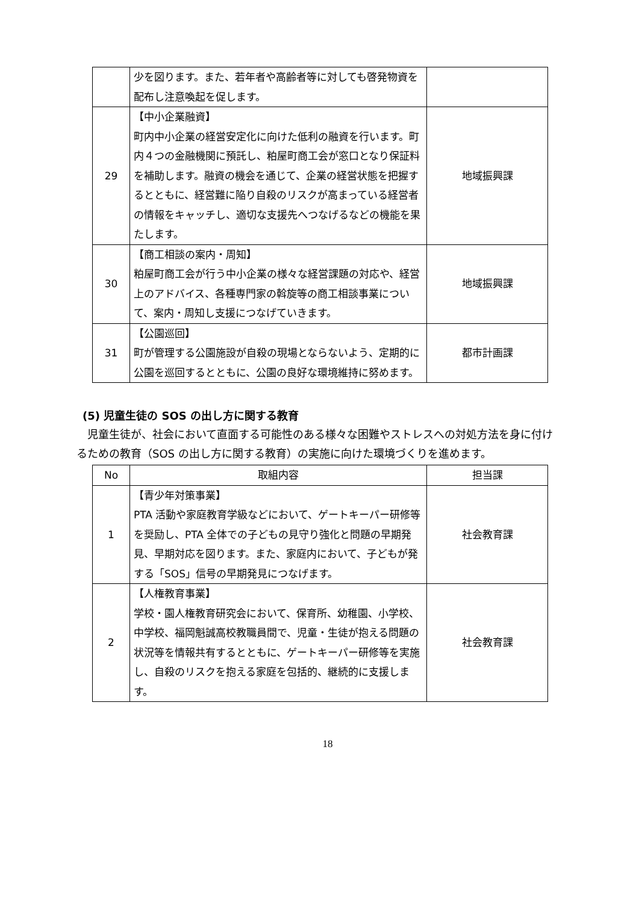| | 少を図ります。また、若年者や高齢者等に対しても啓発物資を配布し注意喚起を促します。 | |
| 29 | 【中小企業融資】 町内中小企業の経営安定化に向けた低利の融資を行います。町内４つの金融機関に預託し、粕屋町商工会が窓口となり保証料を補助します。融資の機会を通じて、企業の経営状態を把握するとともに、経営難に陥り自殺のリスクが高まっている経営者の情報をキャッチし、適切な支援先へつなげるなどの機能を果たします。 | 地域振興課 |
| 30 | 【商工相談の案内・周知】 粕屋町商工会が行う中小企業の様々な経営課題の対応や、経営上のアドバイス、各種専門家の斡旋等の商工相談事業について、案内・周知し支援につなげていきます。 | 地域振興課 |
| 31 | 【公園巡回】 町が管理する公園施設が自殺の現場とならないよう、定期的に公園を巡回するとともに、公園の良好な環境維持に努めます。 | 都市計画課 |
(5) 児童生徒の SOS の出し方に関する教育
児童生徒が、社会において直面する可能性のある様々な困難やストレスへの対処方法を身に付けるための教育（SOS の出し方に関する教育）の実施に向けた環境づくりを進めます。
| No | 取組内容 | 担当課 |
| --- | --- | --- |
| 1 | 【青少年対策事業】 PTA 活動や家庭教育学級などにおいて、ゲートキーパー研修等を奨励し、PTA 全体での子どもの見守り強化と問題の早期発見、早期対応を図ります。また、家庭内において、子どもが発する「SOS」信号の早期発見につなげます。 | 社会教育課 |
| 2 | 【人権教育事業】 学校・園人権教育研究会において、保育所、幼稚園、小学校、中学校、福岡魁誠高校教職員間で、児童・生徒が抱える問題の状況等を情報共有するとともに、ゲートキーパー研修等を実施し、自殺のリスクを抱える家庭を包括的、継続的に支援します。 | 社会教育課 |
18